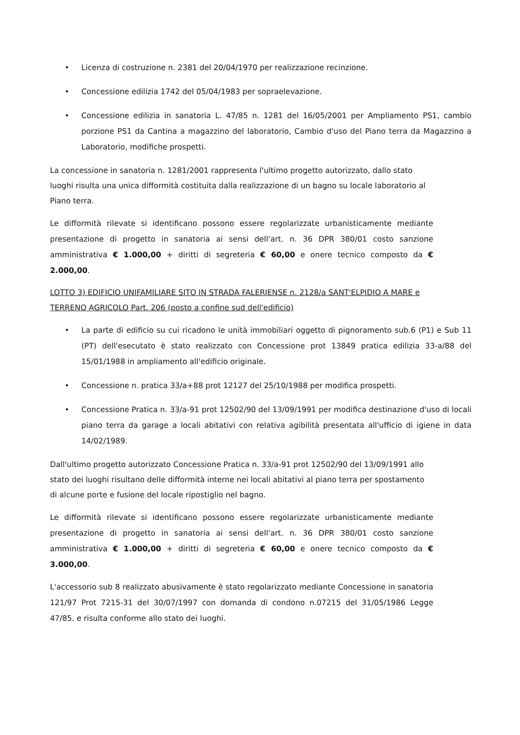• Licenza di costruzione n. 2381 del 20/04/1970 per realizzazione recinzione.
• Concessione edilizia 1742 del 05/04/1983 per sopraelevazione.
• Concessione edilizia in sanatoria L. 47/85 n. 1281 del 16/05/2001 per Ampliamento PS1, cambio porzione PS1 da Cantina a magazzino del laboratorio, Cambio d'uso del Piano terra da Magazzino a Laboratorio, modifiche prospetti.
La concessione in sanatoria n. 1281/2001 rappresenta l'ultimo progetto autorizzato, dallo stato luoghi risulta una unica difformità costituita dalla realizzazione di un bagno su locale laboratorio al Piano terra.
Le difformità rilevate si identificano possono essere regolarizzate urbanisticamente mediante presentazione di progetto in sanatoria ai sensi dell'art. n. 36 DPR 380/01 costo sanzione amministrativa € 1.000,00 + diritti di segreteria € 60,00 e onere tecnico composto da € 2.000,00.
LOTTO 3) EDIFICIO UNIFAMILIARE SITO IN STRADA FALERIENSE n. 2128/a SANT'ELPIDIO A MARE e TERRENO AGRICOLO Part. 206 (posto a confine sud dell'edificio)
• La parte di edificio su cui ricadono le unità immobiliari oggetto di pignoramento sub.6 (P1) e Sub 11 (PT) dell'esecutato è stato realizzato con Concessione prot 13849 pratica edilizia 33-a/88 del 15/01/1988 in ampliamento all'edificio originale.
• Concessione n. pratica 33/a+88 prot 12127 del 25/10/1988 per modifica prospetti.
• Concessione Pratica n. 33/a-91 prot 12502/90 del 13/09/1991 per modifica destinazione d'uso di locali piano terra da garage a locali abitativi con relativa agibilità presentata all'ufficio di igiene in data 14/02/1989.
Dall'ultimo progetto autorizzato Concessione Pratica n. 33/a-91 prot 12502/90 del 13/09/1991 allo stato dei luoghi risultano delle difformità interne nei locali abitativi al piano terra per spostamento di alcune porte e fusione del locale ripostiglio nel bagno.
Le difformità rilevate si identificano possono essere regolarizzate urbanisticamente mediante presentazione di progetto in sanatoria ai sensi dell'art. n. 36 DPR 380/01 costo sanzione amministrativa € 1.000,00 + diritti di segreteria € 60,00 e onere tecnico composto da € 3.000,00.
L'accessorio sub 8 realizzato abusivamente è stato regolarizzato mediante Concessione in sanatoria 121/97 Prot 7215-31 del 30/07/1997 con domanda di condono n.07215 del 31/05/1986 Legge 47/85. e risulta conforme allo stato dei luoghi.